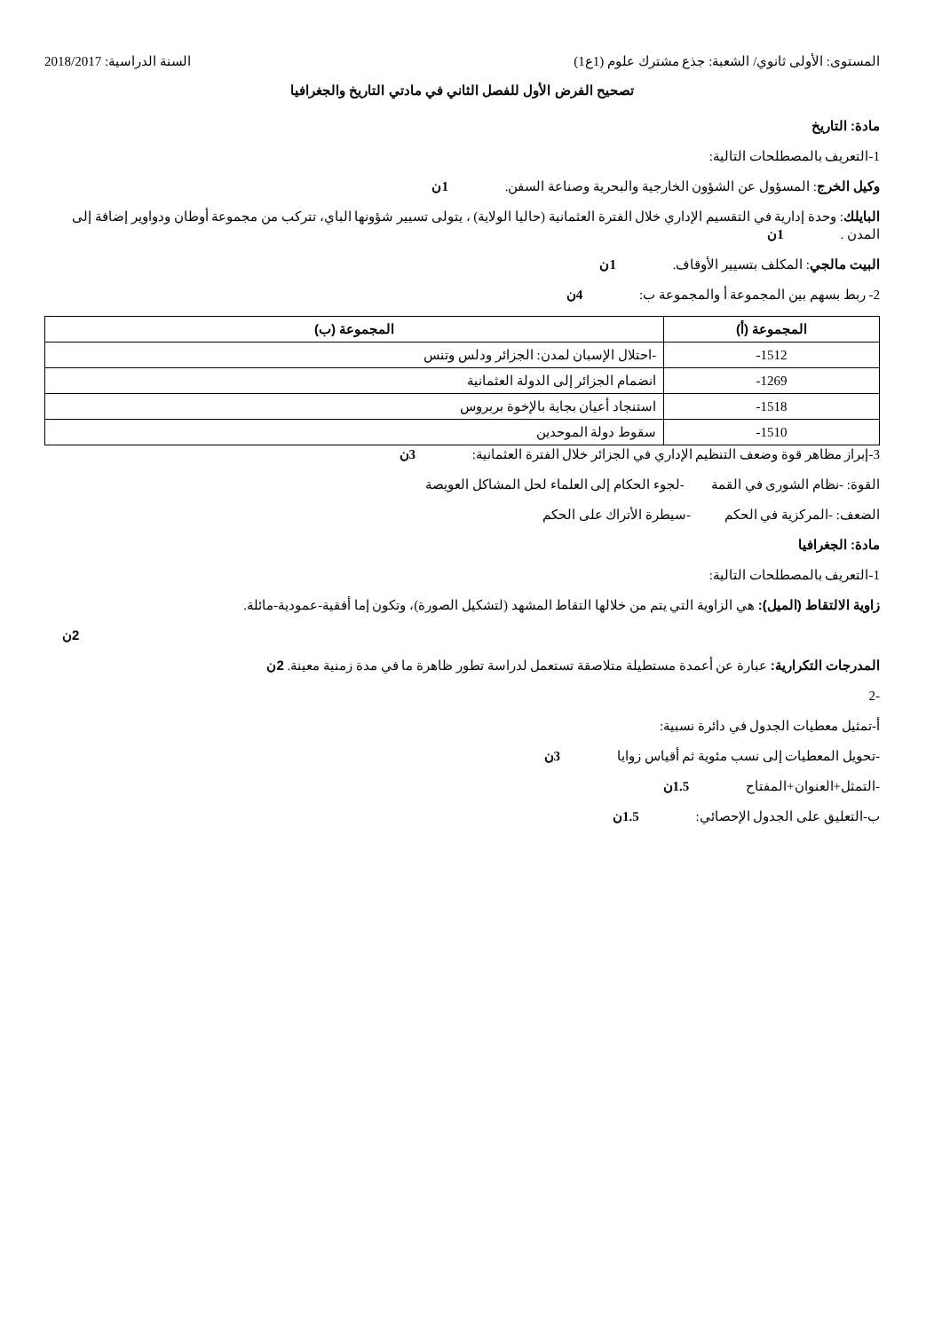المستوى: الأولى ثانوي/ الشعبة: جذع مشترك علوم (1ع1) السنة الدراسية: 2018/2017
تصحيح الفرض الأول للفصل الثاني في مادتي التاريخ والجغرافيا
مادة: التاريخ
1-التعريف بالمصطلحات التالية:
وكيل الخرج: المسؤول عن الشؤون الخارجية والبحرية وصناعة السفن. 1ن
البايلك: وحدة إدارية في التقسيم الإداري خلال الفترة العثمانية (حاليا الولاية) ، يتولى تسيير شؤونها الباي، تتركب من مجموعة أوطان ودواوير إضافة إلى المدن . 1ن
البيت مالجي: المكلف بتسيير الأوقاف. 1ن
2- ربط بسهم بين المجموعة أ والمجموعة ب: 4ن
| المجموعة (أ) | المجموعة (ب) |
| --- | --- |
| 1512- | -احتلال الإسبان لمدن: الجزائر ودلس وتنس |
| 1269- | انضمام الجزائر إلى الدولة العثمانية |
| 1518- | استنجاد أعيان بجاية بالإخوة بربروس |
| 1510- | سقوط دولة الموحدين |
3-إبراز مظاهر قوة وضعف التنظيم الإداري في الجزائر خلال الفترة العثمانية: 3ن
القوة: -نظام الشورى في القمة -لجوء الحكام إلى العلماء لحل المشاكل العويصة
الضعف: -المركزية في الحكم -سيطرة الأتراك على الحكم
مادة: الجغرافيا
1-التعريف بالمصطلحات التالية:
زاوية الالتقاط (الميل): هي الزاوية التي يتم من خلالها التقاط المشهد (لتشكيل الصورة)، وتكون إما أفقية-عمودية-مائلة.
2ن
المدرجات التكرارية: عبارة عن أعمدة مستطيلة متلاصقة تستعمل لدراسة تطور ظاهرة ما في مدة زمنية معينة. 2ن
-2
أ-تمثيل معطيات الجدول في دائرة نسبية:
-تحويل المعطيات إلى نسب مئوية ثم أقياس زوايا 3ن
-التمثل+العنوان+المفتاح 1.5ن
ب-التعليق على الجدول الإحصائي: 1.5ن